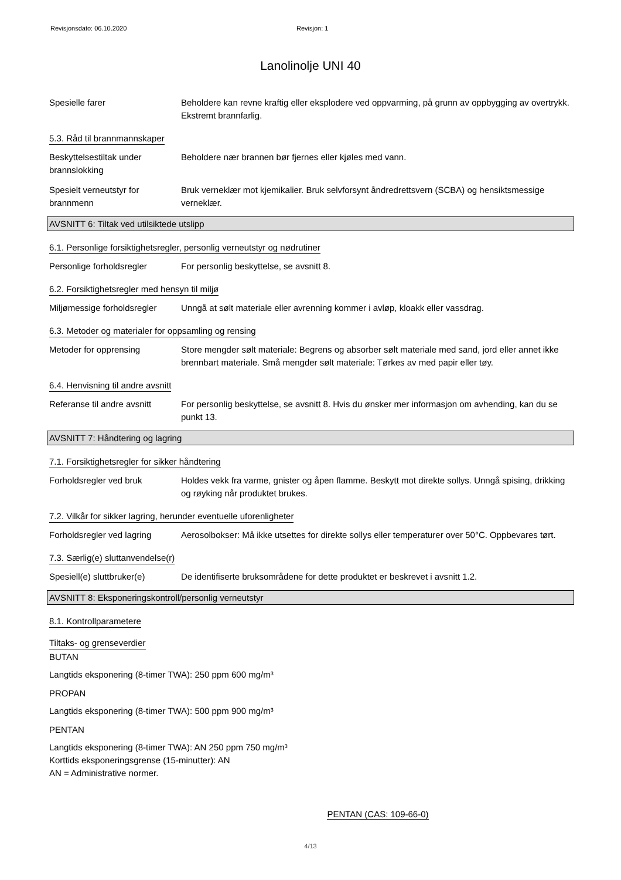Revisjonsdato: 06.10.2020 Revisjon: 1
Lanolinolje UNI 40
Spesielle farer Beholdere kan revne kraftig eller eksplodere ved oppvarming, på grunn av oppbygging av overtrykk. Ekstremt brannfarlig.
5.3. Råd til brannmannskaper
Beskyttelsestiltak under brannslokking
Beholdere nær brannen bør fjernes eller kjøles med vann.
Spesielt verneutstyr for brannmenn
Bruk verneklær mot kjemikalier. Bruk selvforsynt åndredrettsvern (SCBA) og hensiktsmessige verneklær.
AVSNITT 6: Tiltak ved utilsiktede utslipp
6.1. Personlige forsiktighetsregler, personlig verneutstyr og nødrutiner
Personlige forholdsregler For personlig beskyttelse, se avsnitt 8.
6.2. Forsiktighetsregler med hensyn til miljø
Miljømessige forholdsregler
Unngå at sølt materiale eller avrenning kommer i avløp, kloakk eller vassdrag.
6.3. Metoder og materialer for oppsamling og rensing
Metoder for opprensing Store mengder sølt materiale: Begrens og absorber sølt materiale med sand, jord eller annet ikke brennbart materiale. Små mengder sølt materiale: Tørkes av med papir eller tøy.
6.4. Henvisning til andre avsnitt
Referanse til andre avsnitt
For personlig beskyttelse, se avsnitt 8. Hvis du ønsker mer informasjon om avhending, kan du se punkt 13.
AVSNITT 7: Håndtering og lagring
7.1. Forsiktighetsregler for sikker håndtering
Forholdsregler ved bruk Holdes vekk fra varme, gnister og åpen flamme. Beskytt mot direkte sollys. Unngå spising, drikking og røyking når produktet brukes.
7.2. Vilkår for sikker lagring, herunder eventuelle uforenligheter
Forholdsregler ved lagring
Aerosolbokser: Må ikke utsettes for direkte sollys eller temperaturer over 50°C. Oppbevares tørt.
7.3. Særlig(e) sluttanvendelse(r)
Spesiell(e) sluttbruker(e)
De identifiserte bruksområdene for dette produktet er beskrevet i avsnitt 1.2.
AVSNITT 8: Eksponeringskontroll/personlig verneutstyr
8.1. Kontrollparametere
Tiltaks- og grenseverdier
BUTAN
Langtids eksponering (8-timer TWA): 250 ppm 600 mg/m³
PROPAN
Langtids eksponering (8-timer TWA): 500 ppm 900 mg/m³
PENTAN
Langtids eksponering (8-timer TWA): AN 250 ppm 750 mg/m³
Korttids eksponeringsgrense (15-minutter): AN
AN = Administrative normer.
PENTAN (CAS: 109-66-0)
4/13